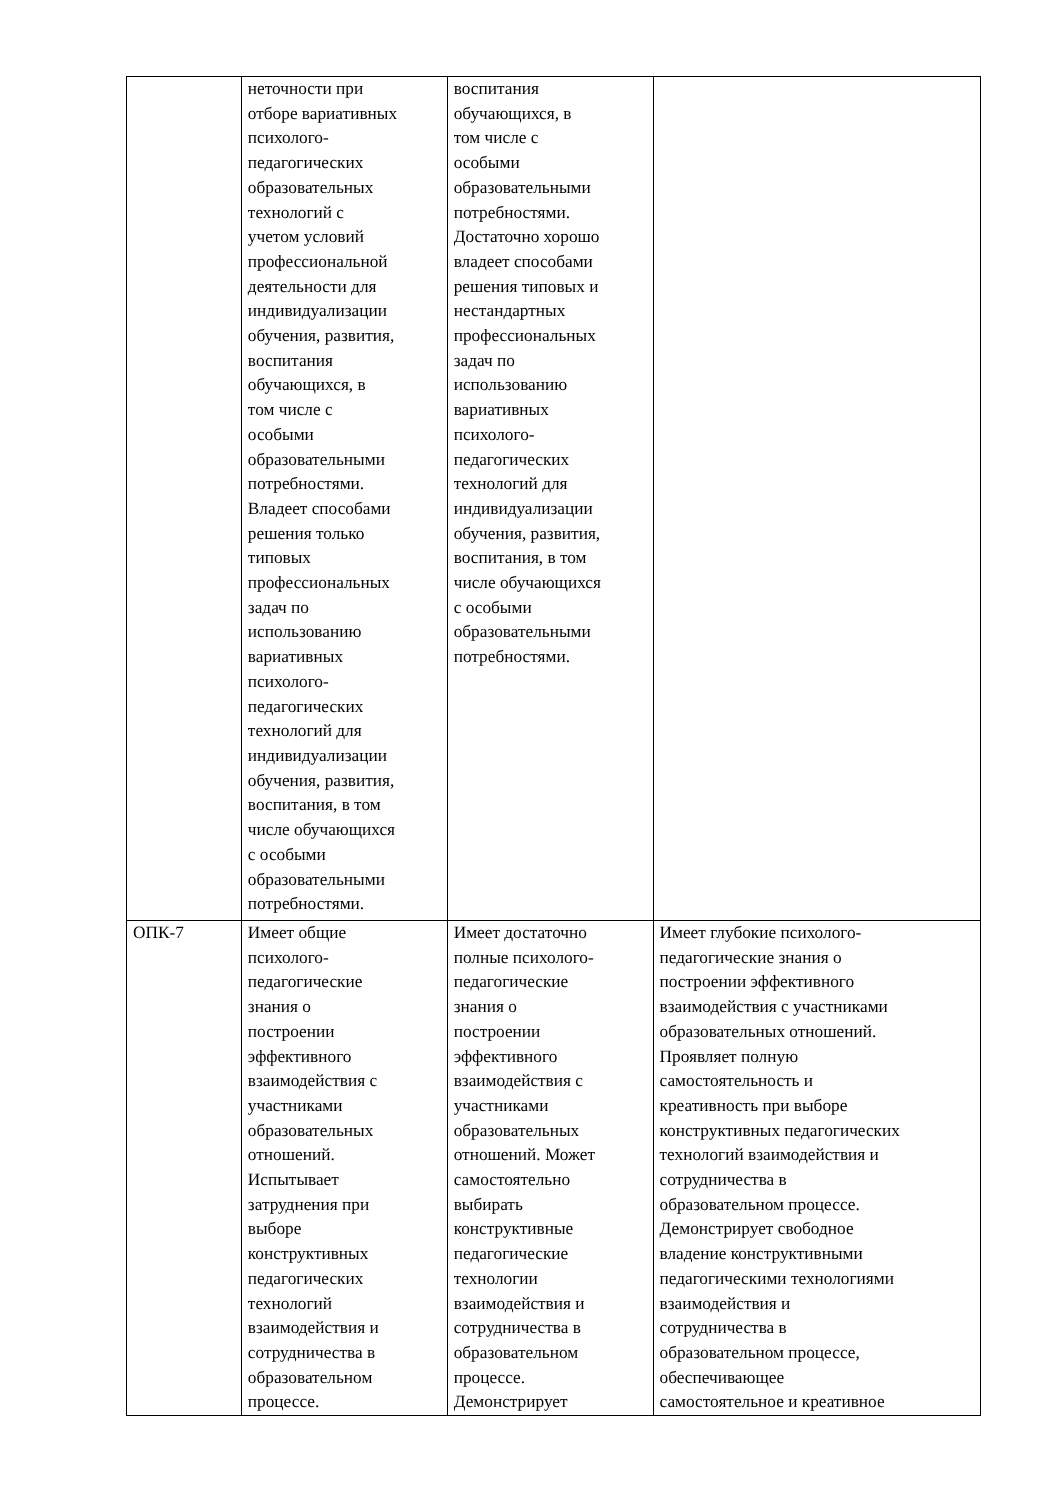| | неточности при отборе вариативных психолого- педагогических образовательных технологий с учетом условий профессиональной деятельности для индивидуализации обучения, развития, воспитания обучающихся, в том числе с особыми образовательными потребностями. Владеет способами решения только типовых профессиональных задач по использованию вариативных психолого- педагогических технологий для индивидуализации обучения, развития, воспитания, в том числе обучающихся с особыми образовательными потребностями. | воспитания обучающихся, в том числе с особыми образовательными потребностями. Достаточно хорошо владеет способами решения типовых и нестандартных профессиональных задач по использованию вариативных психолого- педагогических технологий для индивидуализации обучения, развития, воспитания, в том числе обучающихся с особыми образовательными потребностями. | |
| ОПК-7 | Имеет общие психолого- педагогические знания о построении эффективного взаимодействия с участниками образовательных отношений. Испытывает затруднения при выборе конструктивных педагогических технологий взаимодействия и сотрудничества в образовательном процессе. | Имеет достаточно полные психолого- педагогические знания о построении эффективного взаимодействия с участниками образовательных отношений. Может самостоятельно выбирать конструктивные педагогические технологии взаимодействия и сотрудничества в образовательном процессе. Демонстрирует | Имеет глубокие психолого- педагогические знания о построении эффективного взаимодействия с участниками образовательных отношений. Проявляет полную самостоятельность и креативность при выборе конструктивных педагогических технологий взаимодействия и сотрудничества в образовательном процессе. Демонстрирует свободное владение конструктивными педагогическими технологиями взаимодействия и сотрудничества в образовательном процессе, обеспечивающее самостоятельное и креативное |